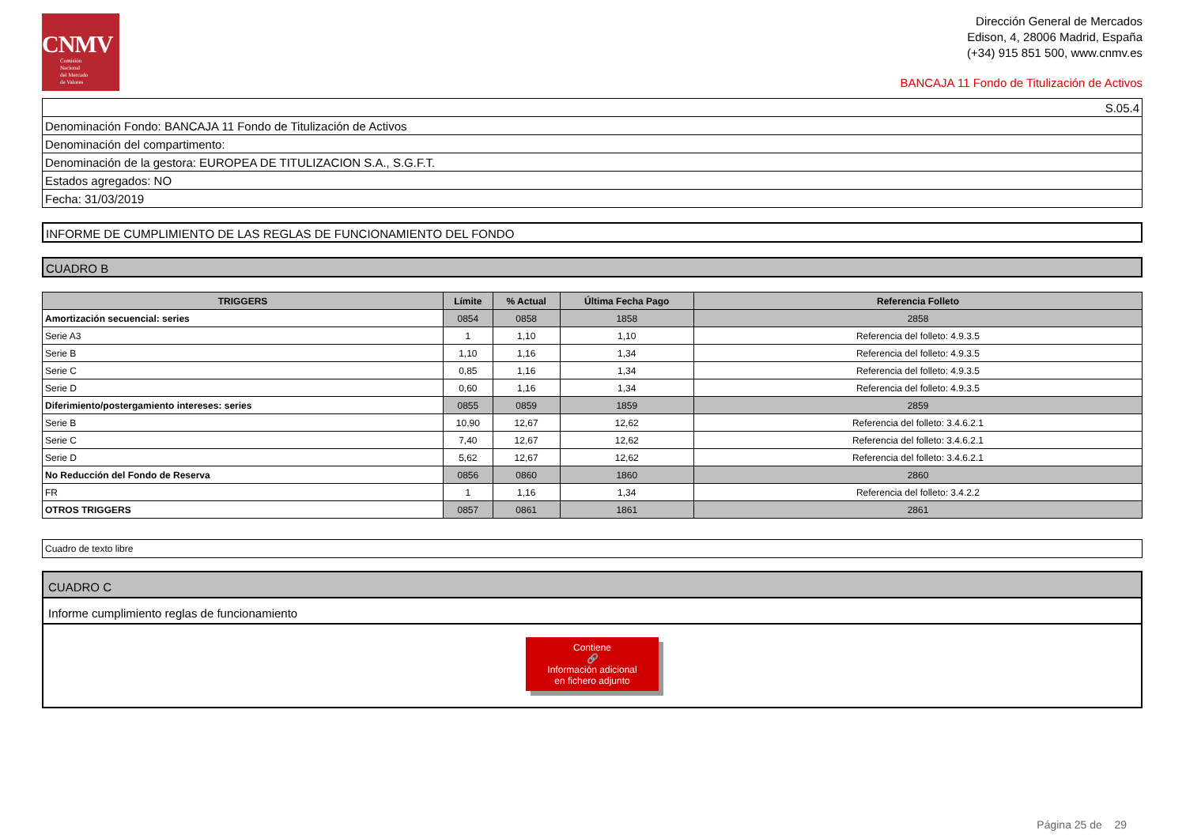CNMV
Comisión
Nacional
del Mercado
de Valores
Dirección General de Mercados
Edison, 4, 28006 Madrid, España
(+34) 915 851 500, www.cnmv.es
BANCAJA 11 Fondo de Titulización de Activos
| S.05.4 |
| Denominación Fondo: BANCAJA 11 Fondo de Titulización de Activos |
| Denominación del compartimento: |
| Denominación de la gestora: EUROPEA DE TITULIZACION S.A., S.G.F.T. |
| Estados agregados: NO |
| Fecha: 31/03/2019 |
INFORME DE CUMPLIMIENTO DE LAS REGLAS DE FUNCIONAMIENTO DEL FONDO
CUADRO B
| TRIGGERS | Límite | % Actual | Última Fecha Pago | Referencia Folleto |
| --- | --- | --- | --- | --- |
| Amortización secuencial: series | 0854 | 0858 | 1858 | 2858 |
| Serie A3 | 1 | 1,10 | 1,10 | Referencia del folleto: 4.9.3.5 |
| Serie B | 1,10 | 1,16 | 1,34 | Referencia del folleto: 4.9.3.5 |
| Serie C | 0,85 | 1,16 | 1,34 | Referencia del folleto: 4.9.3.5 |
| Serie D | 0,60 | 1,16 | 1,34 | Referencia del folleto: 4.9.3.5 |
| Diferimiento/postergamiento intereses: series | 0855 | 0859 | 1859 | 2859 |
| Serie B | 10,90 | 12,67 | 12,62 | Referencia del folleto: 3.4.6.2.1 |
| Serie C | 7,40 | 12,67 | 12,62 | Referencia del folleto: 3.4.6.2.1 |
| Serie D | 5,62 | 12,67 | 12,62 | Referencia del folleto: 3.4.6.2.1 |
| No Reducción del Fondo de Reserva | 0856 | 0860 | 1860 | 2860 |
| FR | 1 | 1,16 | 1,34 | Referencia del folleto: 3.4.2.2 |
| OTROS TRIGGERS | 0857 | 0861 | 1861 | 2861 |
Cuadro de texto libre
CUADRO C
Informe cumplimiento reglas de funcionamiento
Contiene
🔗
Información adicional
en fichero adjunto
Página 25 de 29